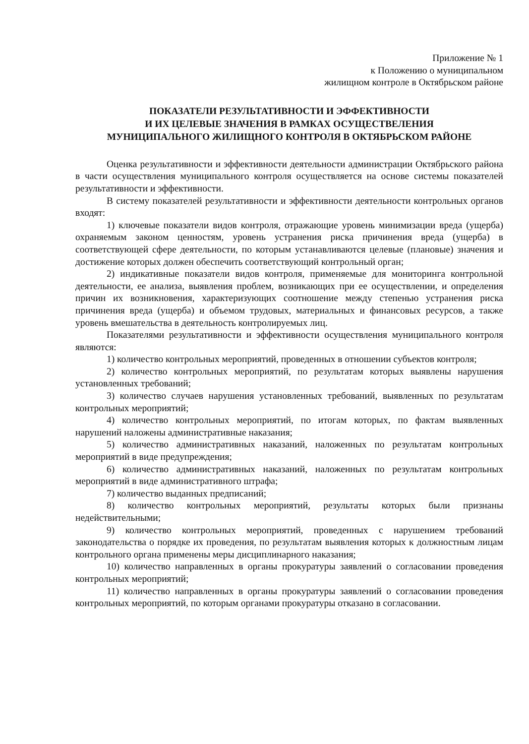Приложение № 1
к Положению о муниципальном
жилищном контроле в Октябрьском районе
ПОКАЗАТЕЛИ РЕЗУЛЬТАТИВНОСТИ И ЭФФЕКТИВНОСТИ
И ИХ ЦЕЛЕВЫЕ ЗНАЧЕНИЯ В РАМКАХ ОСУЩЕСТВЕЛЕНИЯ
МУНИЦИПАЛЬНОГО ЖИЛИЩНОГО КОНТРОЛЯ В ОКТЯБРЬСКОМ РАЙОНЕ
Оценка результативности и эффективности деятельности администрации Октябрьского района в части осуществления муниципального контроля осуществляется на основе системы показателей результативности и эффективности.
В систему показателей результативности и эффективности деятельности контрольных органов входят:
1) ключевые показатели видов контроля, отражающие уровень минимизации вреда (ущерба) охраняемым законом ценностям, уровень устранения риска причинения вреда (ущерба) в соответствующей сфере деятельности, по которым устанавливаются целевые (плановые) значения и достижение которых должен обеспечить соответствующий контрольный орган;
2) индикативные показатели видов контроля, применяемые для мониторинга контрольной деятельности, ее анализа, выявления проблем, возникающих при ее осуществлении, и определения причин их возникновения, характеризующих соотношение между степенью устранения риска причинения вреда (ущерба) и объемом трудовых, материальных и финансовых ресурсов, а также уровень вмешательства в деятельность контролируемых лиц.
Показателями результативности и эффективности осуществления муниципального контроля являются:
1) количество контрольных мероприятий, проведенных в отношении субъектов контроля;
2) количество контрольных мероприятий, по результатам которых выявлены нарушения установленных требований;
3) количество случаев нарушения установленных требований, выявленных по результатам контрольных мероприятий;
4) количество контрольных мероприятий, по итогам которых, по фактам выявленных нарушений наложены административные наказания;
5) количество административных наказаний, наложенных по результатам контрольных мероприятий в виде предупреждения;
6) количество административных наказаний, наложенных по результатам контрольных мероприятий в виде административного штрафа;
7) количество выданных предписаний;
8) количество контрольных мероприятий, результаты которых были признаны недействительными;
9) количество контрольных мероприятий, проведенных с нарушением требований законодательства о порядке их проведения, по результатам выявления которых к должностным лицам контрольного органа применены меры дисциплинарного наказания;
10) количество направленных в органы прокуратуры заявлений о согласовании проведения контрольных мероприятий;
11) количество направленных в органы прокуратуры заявлений о согласовании проведения контрольных мероприятий, по которым органами прокуратуры отказано в согласовании.